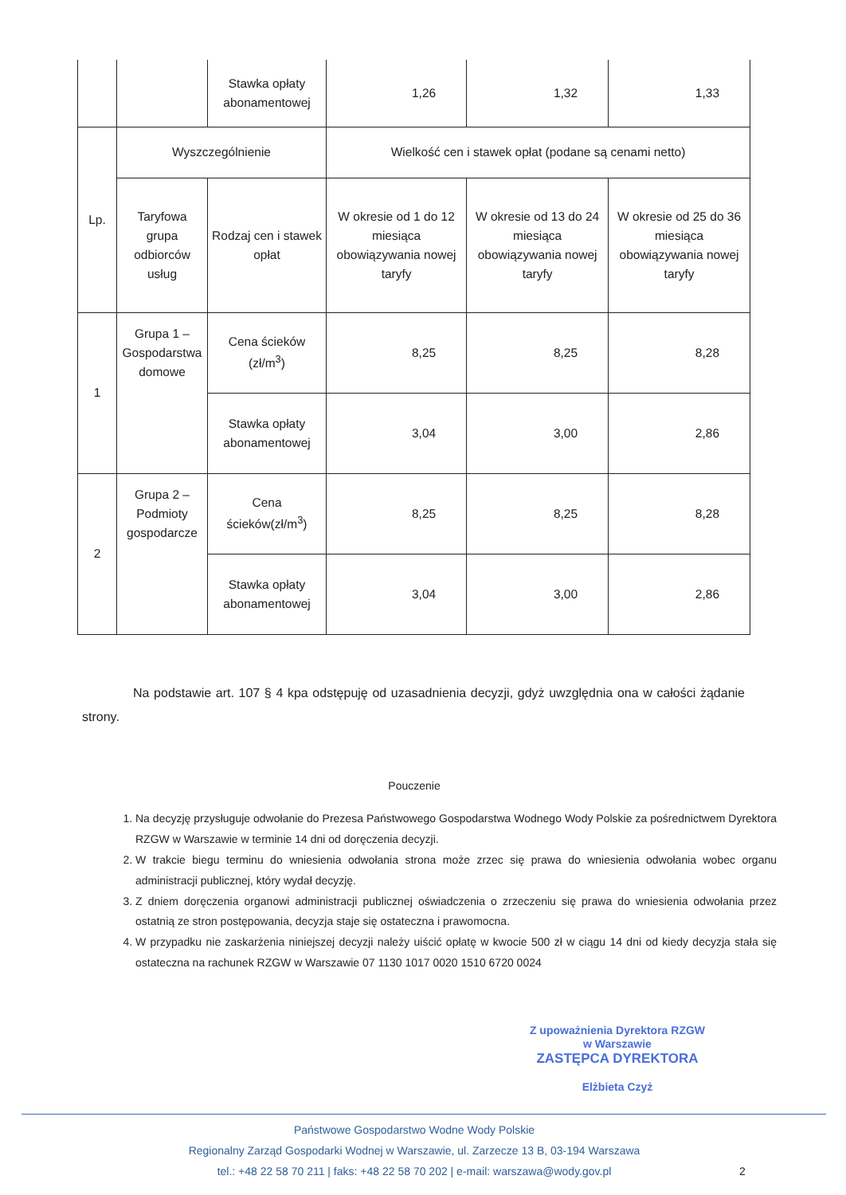| | | Stawka opłaty abonamentowej | 1,26 | 1,32 | 1,33 |
| Lp. | Wyszczególnienie | | Wielkość cen i stawek opłat (podane są cenami netto) | | |
| | Taryfowa grupa odbiorców usług | Rodzaj cen i stawek opłat | W okresie od 1 do 12 miesiąca obowiązywania nowej taryfy | W okresie od 13 do 24 miesiąca obowiązywania nowej taryfy | W okresie od 25 do 36 miesiąca obowiązywania nowej taryfy |
| 1 | Grupa 1 – Gospodarstwa domowe | Cena ścieków (zł/m<sup>3</sup>) | 8,25 | 8,25 | 8,28 |
| | | Stawka opłaty abonamentowej | 3,04 | 3,00 | 2,86 |
| 2 | Grupa 2 – Podmioty gospodarcze | Cena ścieków(zł/m<sup>3</sup>) | 8,25 | 8,25 | 8,28 |
| | | Stawka opłaty abonamentowej | 3,04 | 3,00 | 2,86 |
Na podstawie art. 107 § 4 kpa odstępuję od uzasadnienia decyzji, gdyż uwzględnia ona w całości żądanie strony.
Pouczenie
1. Na decyzję przysługuje odwołanie do Prezesa Państwowego Gospodarstwa Wodnego Wody Polskie za pośrednictwem Dyrektora RZGW w Warszawie w terminie 14 dni od doręczenia decyzji.
2. W trakcie biegu terminu do wniesienia odwołania strona może zrzec się prawa do wniesienia odwołania wobec organu administracji publicznej, który wydał decyzję.
3. Z dniem doręczenia organowi administracji publicznej oświadczenia o zrzeczeniu się prawa do wniesienia odwołania przez ostatnią ze stron postępowania, decyzja staje się ostateczna i prawomocna.
4. W przypadku nie zaskarżenia niniejszej decyzji należy uiścić opłatę w kwocie 500 zł w ciągu 14 dni od kiedy decyzja stała się ostateczna na rachunek RZGW w Warszawie 07 1130 1017 0020 1510 6720 0024
Z upoważnienia Dyrektora RZGW
w Warszawie
ZASTĘPCA DYREKTORA
Elżbieta Czyż
Państwowe Gospodarstwo Wodne Wody Polskie
Regionalny Zarząd Gospodarki Wodnej w Warszawie, ul. Zarzecze 13 B, 03-194 Warszawa
tel.: +48 22 58 70 211 | faks: +48 22 58 70 202 | e-mail: warszawa@wody.gov.pl
2